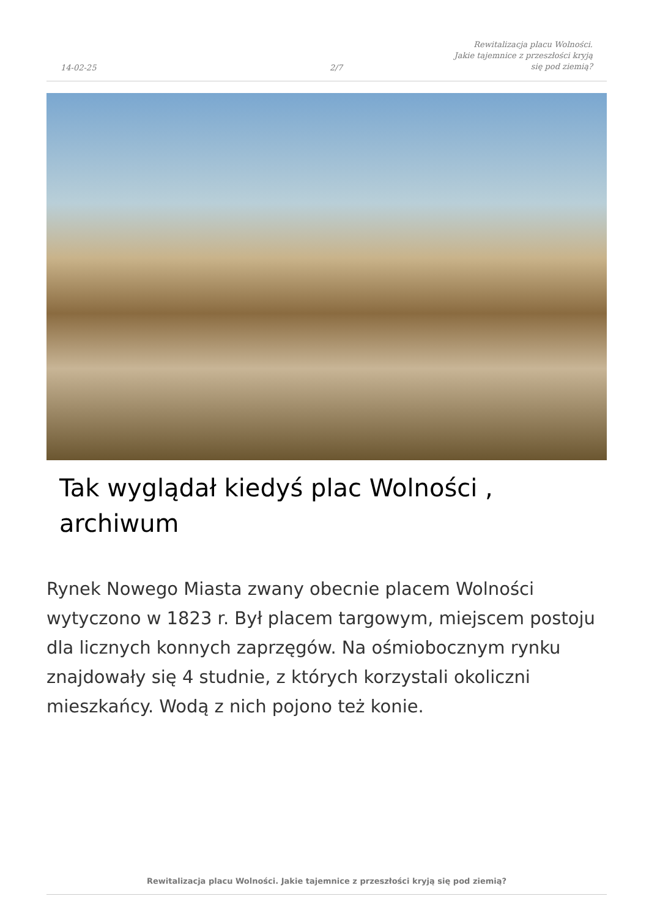14-02-25
2/7
Rewitalizacja placu Wolności. Jakie tajemnice z przeszłości kryją się pod ziemią?
Tak wyglądał kiedyś plac Wolności , archiwum
Rynek Nowego Miasta zwany obecnie placem Wolności wytyczono w 1823 r. Był placem targowym, miejscem postoju dla licznych konnych zaprzęgów. Na ośmiobocznym rynku znajdowały się 4 studnie, z których korzystali okoliczni mieszkańcy. Wodą z nich pojono też konie.
Rewitalizacja placu Wolności. Jakie tajemnice z przeszłości kryją się pod ziemią?